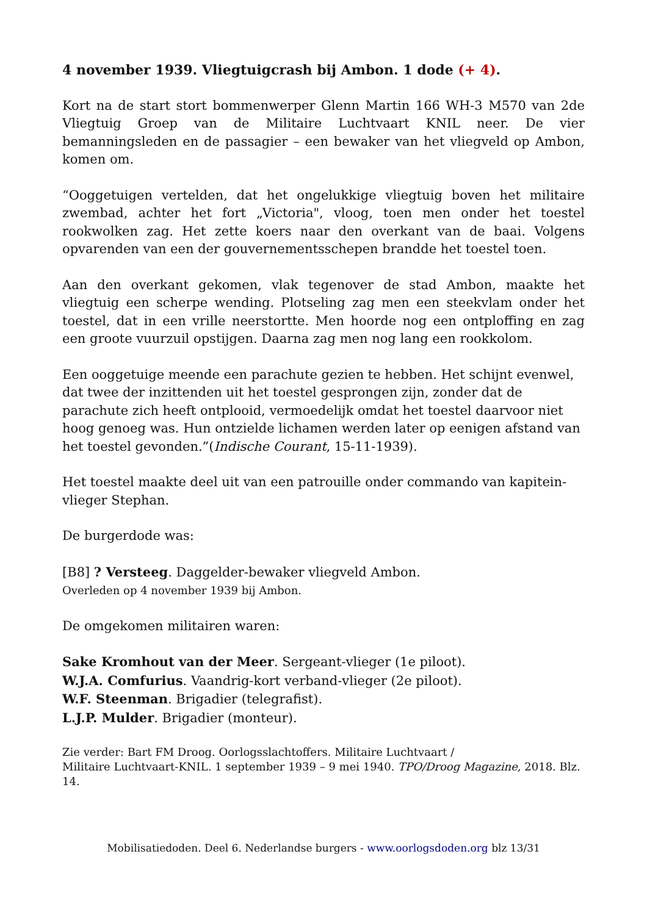4 november 1939. Vliegtuigcrash bij Ambon. 1 dode (+ 4).
Kort na de start stort bommenwerper Glenn Martin 166 WH-3 M570 van 2de Vliegtuig Groep van de Militaire Luchtvaart KNIL neer. De vier bemanningsleden en de passagier – een bewaker van het vliegveld op Ambon, komen om.
“Ooggetuigen vertelden, dat het ongelukkige vliegtuig boven het militaire zwembad, achter het fort „Victoria", vloog, toen men onder het toestel rookwolken zag. Het zette koers naar den overkant van de baai. Volgens opvarenden van een der gouvernementsschepen brandde het toestel toen.
Aan den overkant gekomen, vlak tegenover de stad Ambon, maakte het vliegtuig een scherpe wending. Plotseling zag men een steekvlam onder het toestel, dat in een vrille neerstortte. Men hoorde nog een ontploffing en zag een groote vuurzuil opstijgen. Daarna zag men nog lang een rookkolom.
Een ooggetuige meende een parachute gezien te hebben. Het schijnt evenwel, dat twee der inzittenden uit het toestel gesprongen zijn, zonder dat de parachute zich heeft ontplooid, vermoedelijk omdat het toestel daarvoor niet hoog genoeg was. Hun ontzielde lichamen werden later op eenigen afstand van het toestel gevonden.”(Indische Courant, 15-11-1939).
Het toestel maakte deel uit van een patrouille onder commando van kapitein-vlieger Stephan.
De burgerdode was:
[B8] ? Versteeg. Daggelder-bewaker vliegveld Ambon.
Overleden op 4 november 1939 bij Ambon.
De omgekomen militairen waren:
Sake Kromhout van der Meer. Sergeant-vlieger (1e piloot).
W.J.A. Comfurius. Vaandrig-kort verband-vlieger (2e piloot).
W.F. Steenman. Brigadier (telegrafist).
L.J.P. Mulder. Brigadier (monteur).
Zie verder: Bart FM Droog. Oorlogsslachtoffers. Militaire Luchtvaart /
Militaire Luchtvaart-KNIL. 1 september 1939 – 9 mei 1940. TPO/Droog Magazine, 2018. Blz. 14.
Mobilisatiedoden. Deel 6. Nederlandse burgers - www.oorlogsdoden.org blz 13/31